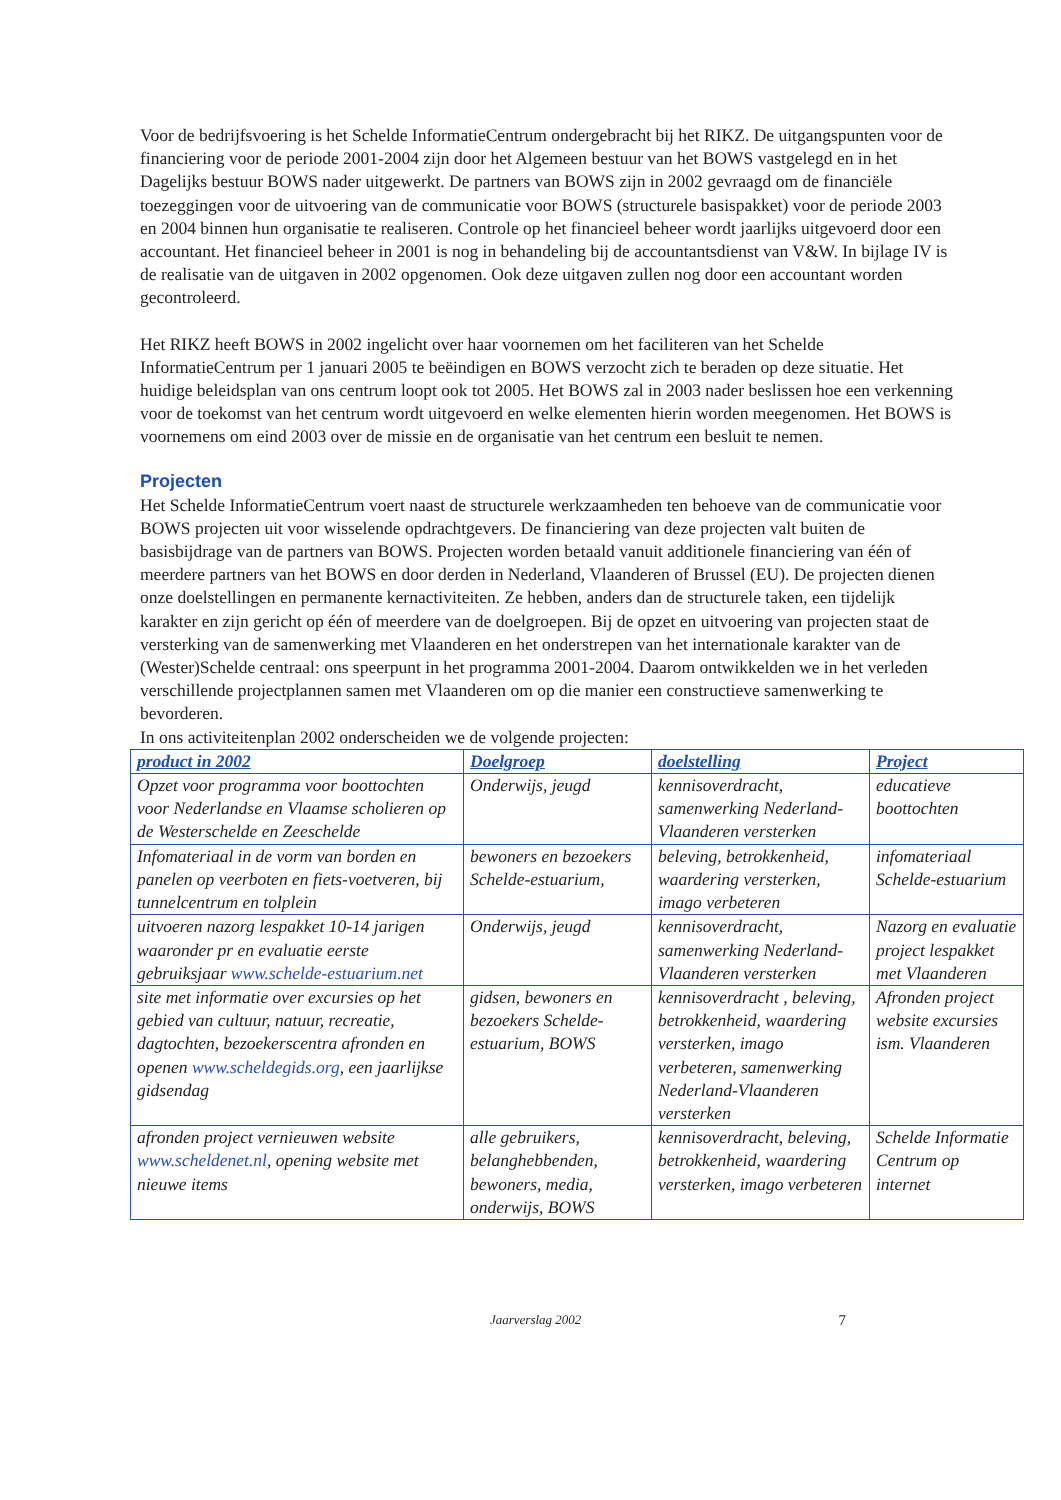Voor de bedrijfsvoering is het Schelde InformatieCentrum ondergebracht bij het RIKZ. De uitgangspunten voor de financiering voor de periode 2001-2004 zijn door het Algemeen bestuur van het BOWS vastgelegd en in het Dagelijks bestuur BOWS nader uitgewerkt. De partners van BOWS zijn in 2002 gevraagd om de financiële toezeggingen voor de uitvoering van de communicatie voor BOWS (structurele basispakket) voor de periode 2003 en 2004 binnen hun organisatie te realiseren. Controle op het financieel beheer wordt jaarlijks uitgevoerd door een accountant. Het financieel beheer in 2001 is nog in behandeling bij de accountantsdienst van V&W. In bijlage IV is de realisatie van de uitgaven in 2002 opgenomen. Ook deze uitgaven zullen nog door een accountant worden gecontroleerd.
Het RIKZ heeft BOWS in 2002 ingelicht over haar voornemen om het faciliteren van het Schelde InformatieCentrum per 1 januari 2005 te beëindigen en BOWS verzocht zich te beraden op deze situatie. Het huidige beleidsplan van ons centrum loopt ook tot 2005. Het BOWS zal in 2003 nader beslissen hoe een verkenning voor de toekomst van het centrum wordt uitgevoerd en welke elementen hierin worden meegenomen. Het BOWS is voornemens om eind 2003 over de missie en de organisatie van het centrum een besluit te nemen.
Projecten
Het Schelde InformatieCentrum voert naast de structurele werkzaamheden ten behoeve van de communicatie voor BOWS projecten uit voor wisselende opdrachtgevers. De financiering van deze projecten valt buiten de basisbijdrage van de partners van BOWS. Projecten worden betaald vanuit additionele financiering van één of meerdere partners van het BOWS en door derden in Nederland, Vlaanderen of Brussel (EU). De projecten dienen onze doelstellingen en permanente kernactiviteiten. Ze hebben, anders dan de structurele taken, een tijdelijk karakter en zijn gericht op één of meerdere van de doelgroepen. Bij de opzet en uitvoering van projecten staat de versterking van de samenwerking met Vlaanderen en het onderstrepen van het internationale karakter van de (Wester)Schelde centraal: ons speerpunt in het programma 2001-2004. Daarom ontwikkelden we in het verleden verschillende projectplannen samen met Vlaanderen om op die manier een constructieve samenwerking te bevorderen.
In ons activiteitenplan 2002 onderscheiden we de volgende projecten:
| product in 2002 | Doelgroep | doelstelling | Project |
| --- | --- | --- | --- |
| Opzet voor programma voor boottochten voor Nederlandse en Vlaamse scholieren op de Westerschelde en Zeeschelde | Onderwijs, jeugd | kennisoverdracht, samenwerking Nederland-Vlaanderen versterken | educatieve boottochten |
| Infomateriaal in de vorm van borden en panelen op veerboten en fiets-voetveren, bij tunnelcentrum en tolplein | bewoners en bezoekers Schelde-estuarium, | beleving, betrokkenheid, waardering versterken, imago verbeteren | infomateriaal Schelde-estuarium |
| uitvoeren nazorg lespakket 10-14 jarigen waaronder pr en evaluatie eerste gebruiksjaar www.schelde-estuarium.net | Onderwijs, jeugd | kennisoverdracht, samenwerking Nederland-Vlaanderen versterken | Nazorg en evaluatie project lespakket met Vlaanderen |
| site met informatie over excursies op het gebied van cultuur, natuur, recreatie, dagtochten, bezoekerscentra afronden en openen www.scheldegids.org , een jaarlijkse gidsendag | gidsen, bewoners en bezoekers Schelde-estuarium, BOWS | kennisoverdracht , beleving, betrokkenheid, waardering versterken, imago verbeteren, samenwerking Nederland-Vlaanderen versterken | Afronden project website excursies ism. Vlaanderen |
| afronden project vernieuwen website www.scheldenet.nl , opening website met nieuwe items | alle gebruikers, belanghebbenden, bewoners, media, onderwijs, BOWS | kennisoverdracht, beleving, betrokkenheid, waardering versterken, imago verbeteren | Schelde Informatie Centrum op internet |
Jaarverslag 2002 7